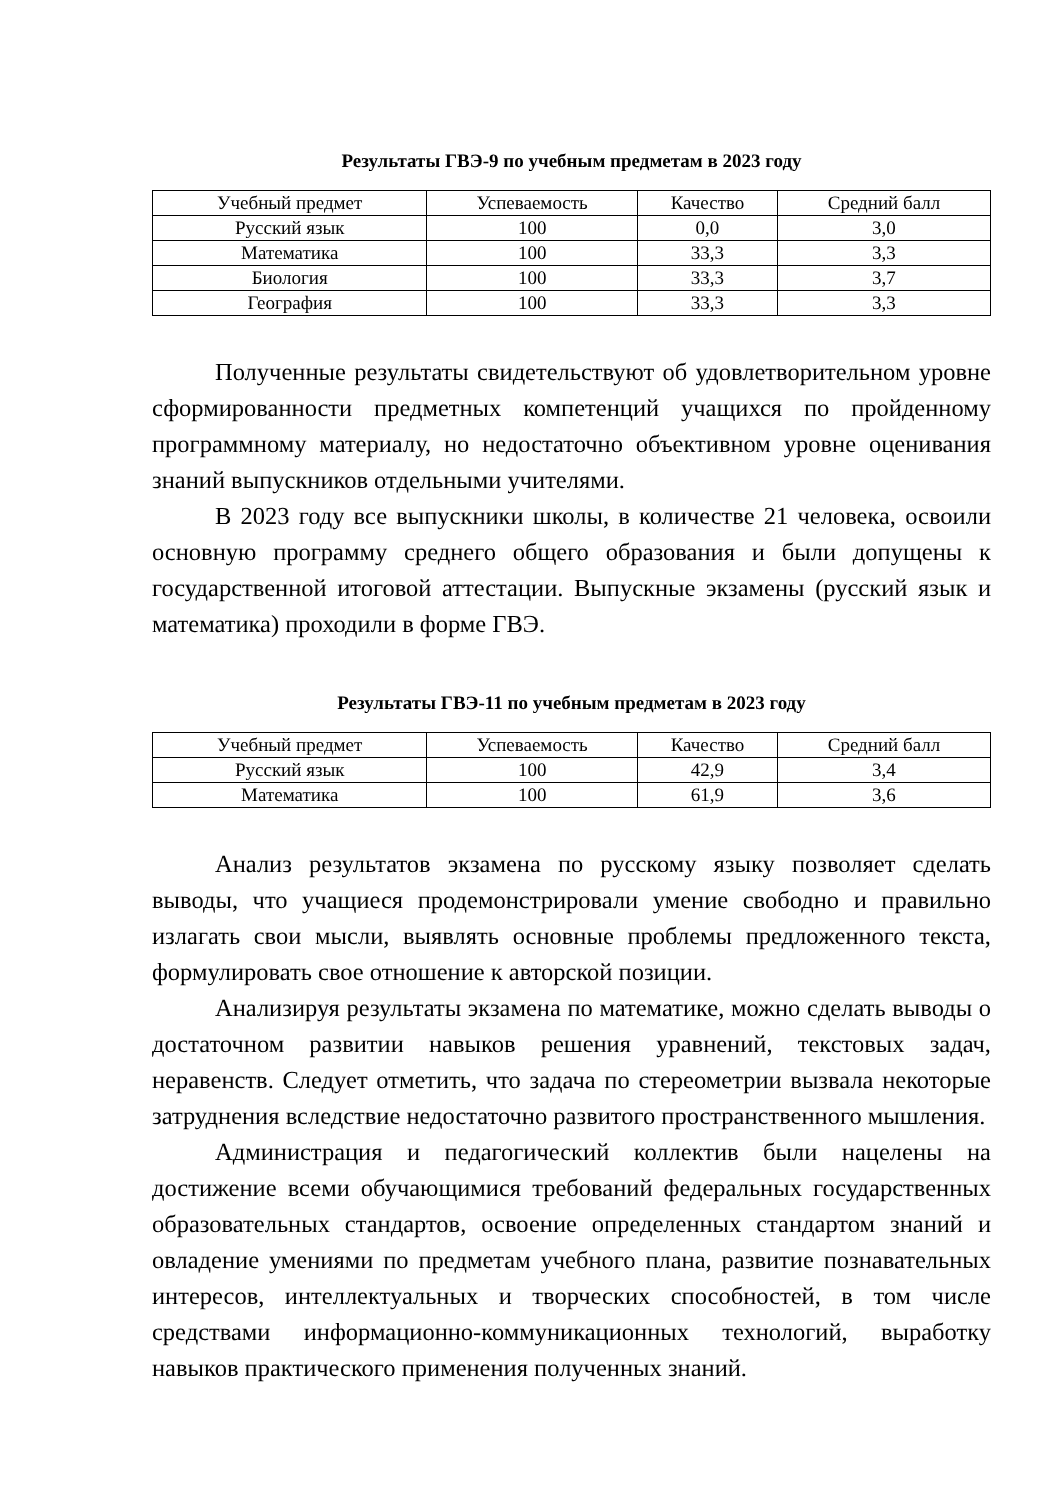Результаты ГВЭ-9 по учебным предметам в 2023 году
| Учебный предмет | Успеваемость | Качество | Средний балл |
| --- | --- | --- | --- |
| Русский язык | 100 | 0,0 | 3,0 |
| Математика | 100 | 33,3 | 3,3 |
| Биология | 100 | 33,3 | 3,7 |
| География | 100 | 33,3 | 3,3 |
Полученные результаты свидетельствуют об удовлетворительном уровне сформированности предметных компетенций учащихся по пройденному программному материалу, но недостаточно объективном уровне оценивания знаний выпускников отдельными учителями.
В 2023 году все выпускники школы, в количестве 21 человека, освоили основную программу среднего общего образования и были допущены к государственной итоговой аттестации. Выпускные экзамены (русский язык и математика) проходили в форме ГВЭ.
Результаты ГВЭ-11 по учебным предметам в 2023 году
| Учебный предмет | Успеваемость | Качество | Средний балл |
| --- | --- | --- | --- |
| Русский язык | 100 | 42,9 | 3,4 |
| Математика | 100 | 61,9 | 3,6 |
Анализ результатов экзамена по русскому языку позволяет сделать выводы, что учащиеся продемонстрировали умение свободно и правильно излагать свои мысли, выявлять основные проблемы предложенного текста, формулировать свое отношение к авторской позиции.
Анализируя результаты экзамена по математике, можно сделать выводы о достаточном развитии навыков решения уравнений, текстовых задач, неравенств. Следует отметить, что задача по стереометрии вызвала некоторые затруднения вследствие недостаточно развитого пространственного мышления.
Администрация и педагогический коллектив были нацелены на достижение всеми обучающимися требований федеральных государственных образовательных стандартов, освоение определенных стандартом знаний и овладение умениями по предметам учебного плана, развитие познавательных интересов, интеллектуальных и творческих способностей, в том числе средствами информационно-коммуникационных технологий, выработку навыков практического применения полученных знаний.